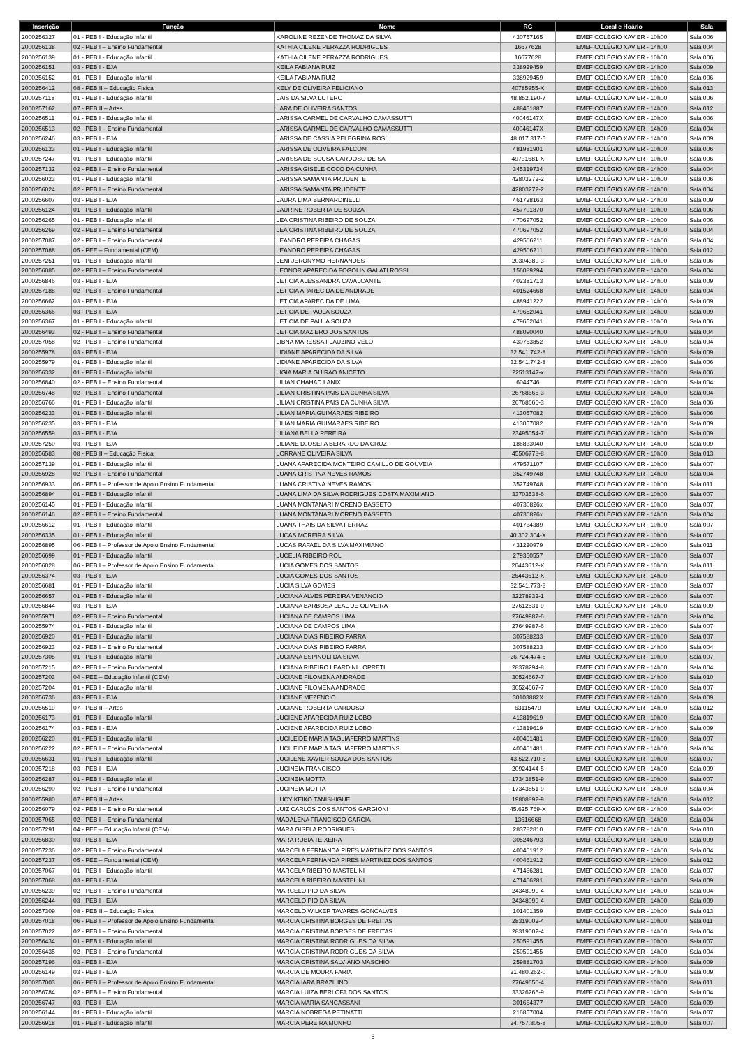| Inscrição | Função | Nome | RG | Local e Hoário | Sala |
| --- | --- | --- | --- | --- | --- |
| 2000256327 | 01 - PEB I - Educação Infantil | KAROLINE REZENDE THOMAZ DA SILVA | 430757165 | EMEF COLÉGIO XAVIER - 10h00 | Sala 006 |
| 2000256138 | 02 - PEB I – Ensino Fundamental | KATHIA CILENE PERAZZA RODRIGUES | 16677628 | EMEF COLÉGIO XAVIER - 14h00 | Sala 004 |
| 2000256139 | 01 - PEB I - Educação Infantil | KATHIA CILENE PERAZZA RODRIGUES | 16677628 | EMEF COLÉGIO XAVIER - 10h00 | Sala 006 |
| 2000256151 | 03 - PEB I - EJA | KEILA FABIANA RUIZ | 338929459 | EMEF COLÉGIO XAVIER - 14h00 | Sala 009 |
| 2000256152 | 01 - PEB I - Educação Infantil | KEILA FABIANA RUIZ | 338929459 | EMEF COLÉGIO XAVIER - 10h00 | Sala 006 |
| 2000256412 | 08 - PEB II – Educação Física | KELY DE OLIVEIRA FELICIANO | 40785955-X | EMEF COLÉGIO XAVIER - 10h00 | Sala 013 |
| 2000257118 | 01 - PEB I - Educação Infantil | LAIS DA SILVA LUTERO | 48.852.190-7 | EMEF COLÉGIO XAVIER - 10h00 | Sala 006 |
| 2000257162 | 07 - PEB II – Artes | LARA DE OLIVEIRA SANTOS | 488451887 | EMEF COLÉGIO XAVIER - 14h00 | Sala 012 |
| 2000256511 | 01 - PEB I - Educação Infantil | LARISSA CARMEL DE CARVALHO CAMASSUTTI | 40046147X | EMEF COLÉGIO XAVIER - 10h00 | Sala 006 |
| 2000256513 | 02 - PEB I – Ensino Fundamental | LARISSA CARMEL DE CARVALHO CAMASSUTTI | 40046147X | EMEF COLÉGIO XAVIER - 14h00 | Sala 004 |
| 2000256246 | 03 - PEB I - EJA | LARISSA DE CASSIA PELEGRINA ROSI | 48.017.317-5 | EMEF COLÉGIO XAVIER - 14h00 | Sala 009 |
| 2000256123 | 01 - PEB I - Educação Infantil | LARISSA DE OLIVEIRA FALCONI | 481981901 | EMEF COLÉGIO XAVIER - 10h00 | Sala 006 |
| 2000257247 | 01 - PEB I - Educação Infantil | LARISSA DE SOUSA CARDOSO DE SA | 49731681-X | EMEF COLÉGIO XAVIER - 10h00 | Sala 006 |
| 2000257132 | 02 - PEB I – Ensino Fundamental | LARISSA GISELE COCO DA CUNHA | 345319734 | EMEF COLÉGIO XAVIER - 14h00 | Sala 004 |
| 2000256023 | 01 - PEB I - Educação Infantil | LARISSA SAMANTA PRUDENTE | 42803272-2 | EMEF COLÉGIO XAVIER - 10h00 | Sala 006 |
| 2000256024 | 02 - PEB I – Ensino Fundamental | LARISSA SAMANTA PRUDENTE | 42803272-2 | EMEF COLÉGIO XAVIER - 14h00 | Sala 004 |
| 2000256607 | 03 - PEB I - EJA | LAURA LIMA BERNARDINELLI | 461728163 | EMEF COLÉGIO XAVIER - 14h00 | Sala 009 |
| 2000256124 | 01 - PEB I - Educação Infantil | LAURINE ROBERTA DE SOUZA | 457701870 | EMEF COLÉGIO XAVIER - 10h00 | Sala 006 |
| 2000256265 | 01 - PEB I - Educação Infantil | LEA CRISTINA RIBEIRO DE SOUZA | 470697052 | EMEF COLÉGIO XAVIER - 10h00 | Sala 006 |
| 2000256269 | 02 - PEB I – Ensino Fundamental | LEA CRISTINA RIBEIRO DE SOUZA | 470697052 | EMEF COLÉGIO XAVIER - 14h00 | Sala 004 |
| 2000257087 | 02 - PEB I – Ensino Fundamental | LEANDRO PEREIRA CHAGAS | 429506211 | EMEF COLÉGIO XAVIER - 14h00 | Sala 004 |
| 2000257088 | 05 - PEE – Fundamental (CEM) | LEANDRO PEREIRA CHAGAS | 429506211 | EMEF COLÉGIO XAVIER - 10h00 | Sala 012 |
| 2000257251 | 01 - PEB I - Educação Infantil | LENI JERONYMO HERNANDES | 20304389-3 | EMEF COLÉGIO XAVIER - 10h00 | Sala 006 |
| 2000256085 | 02 - PEB I – Ensino Fundamental | LEONOR APARECIDA FOGOLIN GALATI ROSSI | 156089294 | EMEF COLÉGIO XAVIER - 14h00 | Sala 004 |
| 2000256846 | 03 - PEB I - EJA | LETICIA ALESSANDRA CAVALCANTE | 402381713 | EMEF COLÉGIO XAVIER - 14h00 | Sala 009 |
| 2000257188 | 02 - PEB I – Ensino Fundamental | LETICIA APARECIDA DE ANDRADE | 401524668 | EMEF COLÉGIO XAVIER - 14h00 | Sala 004 |
| 2000256662 | 03 - PEB I - EJA | LETICIA APARECIDA DE LIMA | 488941222 | EMEF COLÉGIO XAVIER - 14h00 | Sala 009 |
| 2000256366 | 03 - PEB I - EJA | LETICIA DE PAULA SOUZA | 479652041 | EMEF COLÉGIO XAVIER - 14h00 | Sala 009 |
| 2000256367 | 01 - PEB I - Educação Infantil | LETICIA DE PAULA SOUZA | 479652041 | EMEF COLÉGIO XAVIER - 10h00 | Sala 006 |
| 2000256493 | 02 - PEB I – Ensino Fundamental | LETICIA MAZIERO DOS SANTOS | 488090040 | EMEF COLÉGIO XAVIER - 14h00 | Sala 004 |
| 2000257058 | 02 - PEB I – Ensino Fundamental | LIBNA MARESSA FLAUZINO VELO | 430763852 | EMEF COLÉGIO XAVIER - 14h00 | Sala 004 |
| 2000255978 | 03 - PEB I - EJA | LIDIANE APARECIDA DA SILVA | 32.541.742-8 | EMEF COLÉGIO XAVIER - 14h00 | Sala 009 |
| 2000255979 | 01 - PEB I - Educação Infantil | LIDIANE APARECIDA DA SILVA | 32.541.742-8 | EMEF COLÉGIO XAVIER - 10h00 | Sala 006 |
| 2000256332 | 01 - PEB I - Educação Infantil | LIGIA MARIA GUIRAO ANICETO | 22513147-x | EMEF COLÉGIO XAVIER - 10h00 | Sala 006 |
| 2000256840 | 02 - PEB I – Ensino Fundamental | LILIAN CHAHAD LANIX | 6044746 | EMEF COLÉGIO XAVIER - 14h00 | Sala 004 |
| 2000256748 | 02 - PEB I – Ensino Fundamental | LILIAN CRISTINA PAIS DA CUNHA SILVA | 26768666-3 | EMEF COLÉGIO XAVIER - 14h00 | Sala 004 |
| 2000256766 | 01 - PEB I - Educação Infantil | LILIAN CRISTINA PAIS DA CUNHA SILVA | 26768666-3 | EMEF COLÉGIO XAVIER - 10h00 | Sala 006 |
| 2000256233 | 01 - PEB I - Educação Infantil | LILIAN MARIA GUIMARAES RIBEIRO | 413057082 | EMEF COLÉGIO XAVIER - 10h00 | Sala 006 |
| 2000256235 | 03 - PEB I - EJA | LILIAN MARIA GUIMARAES RIBEIRO | 413057082 | EMEF COLÉGIO XAVIER - 14h00 | Sala 009 |
| 2000256559 | 03 - PEB I - EJA | LILIANA BELLA PEREIRA | 23495054-7 | EMEF COLÉGIO XAVIER - 14h00 | Sala 009 |
| 2000257250 | 03 - PEB I - EJA | LILIANE DJOSEFA BERARDO DA CRUZ | 186833040 | EMEF COLÉGIO XAVIER - 14h00 | Sala 009 |
| 2000256583 | 08 - PEB II – Educação Física | LORRANE OLIVEIRA SILVA | 45506778-8 | EMEF COLÉGIO XAVIER - 10h00 | Sala 013 |
| 2000257139 | 01 - PEB I - Educação Infantil | LUANA APARECIDA MONTEIRO CAMILLO DE GOUVEIA | 479571107 | EMEF COLÉGIO XAVIER - 10h00 | Sala 007 |
| 2000256928 | 02 - PEB I – Ensino Fundamental | LUANA CRISTINA NEVES RAMOS | 352749748 | EMEF COLÉGIO XAVIER - 14h00 | Sala 004 |
| 2000256933 | 06 - PEB I – Professor de Apoio Ensino Fundamental | LUANA CRISTINA NEVES RAMOS | 352749748 | EMEF COLÉGIO XAVIER - 10h00 | Sala 011 |
| 2000256894 | 01 - PEB I - Educação Infantil | LUANA LIMA DA SILVA RODRIGUES COSTA MAXIMIANO | 33703538-6 | EMEF COLÉGIO XAVIER - 10h00 | Sala 007 |
| 2000256145 | 01 - PEB I - Educação Infantil | LUANA MONTANARI MORENO BASSETO | 40730826x | EMEF COLÉGIO XAVIER - 10h00 | Sala 007 |
| 2000256146 | 02 - PEB I – Ensino Fundamental | LUANA MONTANARI MORENO BASSETO | 40730826x | EMEF COLÉGIO XAVIER - 14h00 | Sala 004 |
| 2000256612 | 01 - PEB I - Educação Infantil | LUANA THAIS DA SILVA FERRAZ | 401734389 | EMEF COLÉGIO XAVIER - 10h00 | Sala 007 |
| 2000256335 | 01 - PEB I - Educação Infantil | LUCAS MOREIRA SILVA | 40.302.304-X | EMEF COLÉGIO XAVIER - 10h00 | Sala 007 |
| 2000256895 | 06 - PEB I – Professor de Apoio Ensino Fundamental | LUCAS RAFAEL DA SILVA MAXIMIANO | 431220979 | EMEF COLÉGIO XAVIER - 10h00 | Sala 011 |
| 2000256699 | 01 - PEB I - Educação Infantil | LUCELIA RIBEIRO ROL | 279350557 | EMEF COLÉGIO XAVIER - 10h00 | Sala 007 |
| 2000256028 | 06 - PEB I – Professor de Apoio Ensino Fundamental | LUCIA GOMES DOS SANTOS | 26443612-X | EMEF COLÉGIO XAVIER - 10h00 | Sala 011 |
| 2000256374 | 03 - PEB I - EJA | LUCIA GOMES DOS SANTOS | 26443612-X | EMEF COLÉGIO XAVIER - 14h00 | Sala 009 |
| 2000256681 | 01 - PEB I - Educação Infantil | LUCIA SILVA GOMES | 32.541.773-8 | EMEF COLÉGIO XAVIER - 10h00 | Sala 007 |
| 2000256657 | 01 - PEB I - Educação Infantil | LUCIANA ALVES PEREIRA VENANCIO | 32278932-1 | EMEF COLÉGIO XAVIER - 10h00 | Sala 007 |
| 2000256844 | 03 - PEB I - EJA | LUCIANA BARBOSA LEAL DE OLIVEIRA | 27612531-9 | EMEF COLÉGIO XAVIER - 14h00 | Sala 009 |
| 2000255971 | 02 - PEB I – Ensino Fundamental | LUCIANA DE CAMPOS LIMA | 27649987-6 | EMEF COLÉGIO XAVIER - 14h00 | Sala 004 |
| 2000255974 | 01 - PEB I - Educação Infantil | LUCIANA DE CAMPOS LIMA | 27649987-6 | EMEF COLÉGIO XAVIER - 10h00 | Sala 007 |
| 2000256920 | 01 - PEB I - Educação Infantil | LUCIANA DIAS RIBEIRO PARRA | 307588233 | EMEF COLÉGIO XAVIER - 10h00 | Sala 007 |
| 2000256923 | 02 - PEB I – Ensino Fundamental | LUCIANA DIAS RIBEIRO PARRA | 307588233 | EMEF COLÉGIO XAVIER - 14h00 | Sala 004 |
| 2000257305 | 01 - PEB I - Educação Infantil | LUCIANA ESPINOLI DA SILVA | 26.724.474-5 | EMEF COLÉGIO XAVIER - 10h00 | Sala 007 |
| 2000257215 | 02 - PEB I – Ensino Fundamental | LUCIANA RIBEIRO LEARDINI LOPRETI | 28378294-8 | EMEF COLÉGIO XAVIER - 14h00 | Sala 004 |
| 2000257203 | 04 - PEE – Educação Infantil (CEM) | LUCIANE FILOMENA ANDRADE | 30524667-7 | EMEF COLÉGIO XAVIER - 14h00 | Sala 010 |
| 2000257204 | 01 - PEB I - Educação Infantil | LUCIANE FILOMENA ANDRADE | 30524667-7 | EMEF COLÉGIO XAVIER - 10h00 | Sala 007 |
| 2000256736 | 03 - PEB I - EJA | LUCIANE MEZENCIO | 30103882X | EMEF COLÉGIO XAVIER - 14h00 | Sala 009 |
| 2000256519 | 07 - PEB II – Artes | LUCIANE ROBERTA CARDOSO | 63115479 | EMEF COLÉGIO XAVIER - 14h00 | Sala 012 |
| 2000256173 | 01 - PEB I - Educação Infantil | LUCIENE APARECIDA RUIZ LOBO | 413819619 | EMEF COLÉGIO XAVIER - 10h00 | Sala 007 |
| 2000256174 | 03 - PEB I - EJA | LUCIENE APARECIDA RUIZ LOBO | 413819619 | EMEF COLÉGIO XAVIER - 14h00 | Sala 009 |
| 2000256220 | 01 - PEB I - Educação Infantil | LUCILEIDE MARIA TAGLIAFERRO MARTINS | 400461481 | EMEF COLÉGIO XAVIER - 10h00 | Sala 007 |
| 2000256222 | 02 - PEB I – Ensino Fundamental | LUCILEIDE MARIA TAGLIAFERRO MARTINS | 400461481 | EMEF COLÉGIO XAVIER - 14h00 | Sala 004 |
| 2000256631 | 01 - PEB I - Educação Infantil | LUCILENE XAVIER SOUZA DOS SANTOS | 43.522.710-5 | EMEF COLÉGIO XAVIER - 10h00 | Sala 007 |
| 2000257218 | 03 - PEB I - EJA | LUCINEIA FRANCISCO | 20924144-5 | EMEF COLÉGIO XAVIER - 14h00 | Sala 009 |
| 2000256287 | 01 - PEB I - Educação Infantil | LUCINEIA MOTTA | 17343851-9 | EMEF COLÉGIO XAVIER - 10h00 | Sala 007 |
| 2000256290 | 02 - PEB I – Ensino Fundamental | LUCINEIA MOTTA | 17343851-9 | EMEF COLÉGIO XAVIER - 14h00 | Sala 004 |
| 2000255980 | 07 - PEB II – Artes | LUCY KEIKO TANISHIGUE | 19808892-9 | EMEF COLÉGIO XAVIER - 14h00 | Sala 012 |
| 2000256079 | 02 - PEB I – Ensino Fundamental | LUIZ CARLOS DOS SANTOS GARGIONI | 45.625.769-X | EMEF COLÉGIO XAVIER - 14h00 | Sala 004 |
| 2000257065 | 02 - PEB I – Ensino Fundamental | MADALENA FRANCISCO GARCIA | 13616668 | EMEF COLÉGIO XAVIER - 14h00 | Sala 004 |
| 2000257291 | 04 - PEE – Educação Infantil (CEM) | MARA GISELA RODRIGUES | 283782810 | EMEF COLÉGIO XAVIER - 14h00 | Sala 010 |
| 2000256830 | 03 - PEB I - EJA | MARA RUBIA TEIXEIRA | 305246793 | EMEF COLÉGIO XAVIER - 14h00 | Sala 009 |
| 2000257236 | 02 - PEB I – Ensino Fundamental | MARCELA FERNANDA PIRES MARTINEZ DOS SANTOS | 400461912 | EMEF COLÉGIO XAVIER - 14h00 | Sala 004 |
| 2000257237 | 05 - PEE – Fundamental (CEM) | MARCELA FERNANDA PIRES MARTINEZ DOS SANTOS | 400461912 | EMEF COLÉGIO XAVIER - 10h00 | Sala 012 |
| 2000257067 | 01 - PEB I - Educação Infantil | MARCELA RIBEIRO MASTELINI | 471466281 | EMEF COLÉGIO XAVIER - 10h00 | Sala 007 |
| 2000257068 | 03 - PEB I - EJA | MARCELA RIBEIRO MASTELINI | 471466281 | EMEF COLÉGIO XAVIER - 14h00 | Sala 009 |
| 2000256239 | 02 - PEB I – Ensino Fundamental | MARCELO PIO DA SILVA | 24348099-4 | EMEF COLÉGIO XAVIER - 14h00 | Sala 004 |
| 2000256244 | 03 - PEB I - EJA | MARCELO PIO DA SILVA | 24348099-4 | EMEF COLÉGIO XAVIER - 14h00 | Sala 009 |
| 2000257309 | 08 - PEB II – Educação Física | MARCELO WILKER TAVARES GONCALVES | 101401359 | EMEF COLÉGIO XAVIER - 10h00 | Sala 013 |
| 2000257018 | 06 - PEB I – Professor de Apoio Ensino Fundamental | MARCIA CRISTINA BORGES DE FREITAS | 28319002-4 | EMEF COLÉGIO XAVIER - 10h00 | Sala 011 |
| 2000257022 | 02 - PEB I – Ensino Fundamental | MARCIA CRISTINA BORGES DE FREITAS | 28319002-4 | EMEF COLÉGIO XAVIER - 14h00 | Sala 004 |
| 2000256434 | 01 - PEB I - Educação Infantil | MARCIA CRISTINA RODRIGUES DA SILVA | 250591455 | EMEF COLÉGIO XAVIER - 10h00 | Sala 007 |
| 2000256435 | 02 - PEB I – Ensino Fundamental | MARCIA CRISTINA RODRIGUES DA SILVA | 250591455 | EMEF COLÉGIO XAVIER - 14h00 | Sala 004 |
| 2000257196 | 03 - PEB I - EJA | MARCIA CRISTINA SALVIANO MASCHIO | 259881703 | EMEF COLÉGIO XAVIER - 14h00 | Sala 009 |
| 2000256149 | 03 - PEB I - EJA | MARCIA DE MOURA FARIA | 21.480.262-0 | EMEF COLÉGIO XAVIER - 14h00 | Sala 009 |
| 2000257003 | 06 - PEB I – Professor de Apoio Ensino Fundamental | MARCIA IARA BRAZILINO | 27649650-4 | EMEF COLÉGIO XAVIER - 10h00 | Sala 011 |
| 2000256784 | 02 - PEB I – Ensino Fundamental | MARCIA LUIZA BERLOFA DOS SANTOS | 33326266-9 | EMEF COLÉGIO XAVIER - 14h00 | Sala 004 |
| 2000256747 | 03 - PEB I - EJA | MARCIA MARIA SANCASSANI | 301664377 | EMEF COLÉGIO XAVIER - 14h00 | Sala 009 |
| 2000256144 | 01 - PEB I - Educação Infantil | MARCIA NOBREGA PETINATTI | 216857004 | EMEF COLÉGIO XAVIER - 10h00 | Sala 007 |
| 2000256918 | 01 - PEB I - Educação Infantil | MARCIA PEREIRA MUNHO | 24.757.805-8 | EMEF COLÉGIO XAVIER - 10h00 | Sala 007 |
5